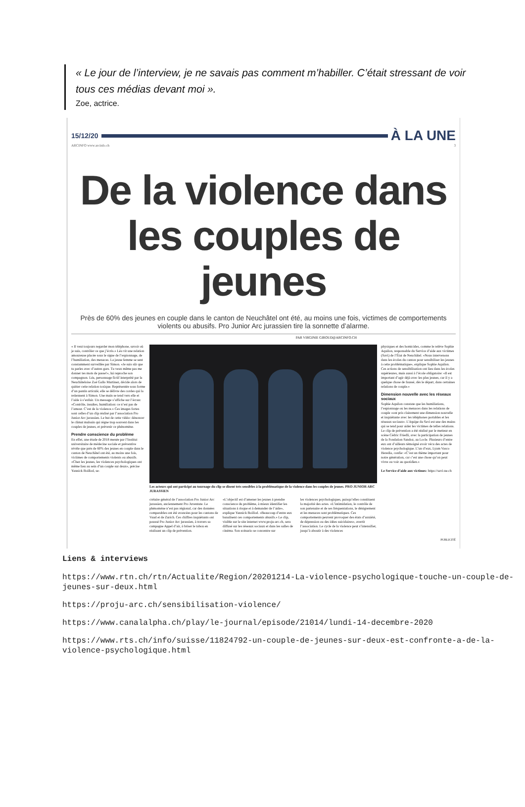« Le jour de l’interview, je ne savais pas comment m’habiller. C’était stressant de voir tous ces médias devant moi ».
Zoe, actrice.
15/12/20
À LA UNE
ARCINFO www.arcinfo.ch 3
De la violence dans les couples de jeunes
Près de 60% des jeunes en couple dans le canton de Neuchâtel ont été, au moins une fois, victimes de comportements violents ou abusifs. Pro Junior Arc jurassien tire la sonnette d’alarme.
PAR VIRGINIE GIROUD@ARCINFO.CH
« Il veut toujours regarder mon téléphone, savoir où je suis, contrôler ce que j’écris.» Léa vit une relation amoureuse placée sous le signe de l’espionnage, de l’humiliation, des menaces. La jeune femme se sent constamment surveillée par Simon. «Je suis sûr que tu parles avec d’autres gars. Tu veux même pas me donner tes mots de passe!», lui reproche son compagnon. Léa, personnage fictif interprété par la Neuchâteloise Zoé Gallo Martinez, décide alors de quitter cette relation toxique. Représentée sous forme d’un pantin articulé, elle se délivre des cordes qui la retiennent à Simon. Une main se tend vers elle et l’aide à s’enfuir. Un message s’affiche sur l’écran: «Contrôle, insultes, humiliation: ce n’est pas de l’amour. C’est de la violence.» Ces images fortes sont celles d’un clip réalisé par l’association Pro Junior Arc jurassien. Le but de cette vidéo: dénoncer le climat malsain qui règne trop souvent dans les couples de jeunes, et prévenir ce phénomène.
Prendre conscience du problème
En effet, une étude de 2018 menée par l’Institut universitaire de médecine sociale et préventive révèle que près de 60% des jeunes en couple dans le canton de Neuchâtel ont été, au moins une fois, victimes de comportements violents ou abusifs. «Chez les jeunes, les violences psychologiques ont même lieu au sein d’un couple sur deux», précise Yannick Boillod, se-
Les acteurs qui ont participé au tournage du clip se disent très sensibles à la problématique de la violence dans les couples de jeunes. PRO JUNIOR ARC JURASSIEN
crétaire général de l’association Pro Junior Arc jurassien, anciennement Pro Juventute. Le phénomène n’est pas régional, car des données comparables ont été avancées pour les cantons de Vaud et de Zurich. Ces chiffres inquiétants ont poussé Pro Junior Arc jurassien, à travers sa campagne Appel d’air, à briser le tabou en réalisant un clip de prévention.
«L’objectif est d’amener les jeunes à prendre conscience du problème, à mieux identifier les situations à risque et à demander de l’aide», explique Yannick Boillod. «Beaucoup d’entre eux banalisent ces comportements abusifs.» Le clip, visible sur le site internet www.proju-arc.ch, sera diffusé sur les réseaux sociaux et dans les salles de cinéma. Son scénario se concentre sur
les violences psychologiques, puisqu’elles constituent la majorité des actes. «L’intimidation, le contrôle de son partenaire et de ses fréquentations, le dénigrement et les menaces sont problématiques. Ces comportements peuvent provoquer des états d’anxiété, de dépression ou des idées suicidaires», avertit l’association. Le cycle de la violence peut s’intensifier, jusqu’à aboutir à des violences
physiques et des homicides, comme le relève Sophie Aquilon, responsable du Service d’aide aux victimes (Savi) de l’État de Neuchâtel. «Nous intervenons dans les écoles du canton pour sensibiliser les jeunes à cette problématique», explique Sophie Aquilon. Ces actions de sensibilisation ont lieu dans les écoles supérieures, mais aussi à l’école obligatoire: «Il est important d’agir déjà avec les plus jeunes, car il y a quelque chose de faussé, dès le départ, dans certaines relations de couple.»
Dimension nouvelle avec les réseaux sociaux
Sophie Aquilon constate que les humiliations, l’espionnage ou les menaces dans les relations de couple «ont pris clairement une dimension nouvelle et inquiétante avec les téléphones portables et les réseaux sociaux». L’équipe du Savi est une des mains qui se tend pour aider les victimes de telles relations. Le clip de prévention a été réalisé par le metteur en scène Cédric Friedli, avec la participation de jeunes de la Fondation Sandoz, au Locle. Plusieurs d’entre eux ont d’ailleurs témoigné avoir vécu des actes de violence psychologique. L’un d’eux, Lyam Vasco Heredia, confie: «C’est un thème important pour notre génération, car c’est une chose qu’on peut vivre ou voir au quotidien.»
Le Service d’aide aux victimes: https://savi-ne.ch
PUBLICITÉ
Liens & interviews
https://www.rtn.ch/rtn/Actualite/Region/20201214-La-violence-psychologique-touche-un-couple-de-jeunes-sur-deux.html
https://proju-arc.ch/sensibilisation-violence/
https://www.canalalpha.ch/play/le-journal/episode/21014/lundi-14-decembre-2020
https://www.rts.ch/info/suisse/11824792-un-couple-de-jeunes-sur-deux-est-confronte-a-de-la-violence-psychologique.html